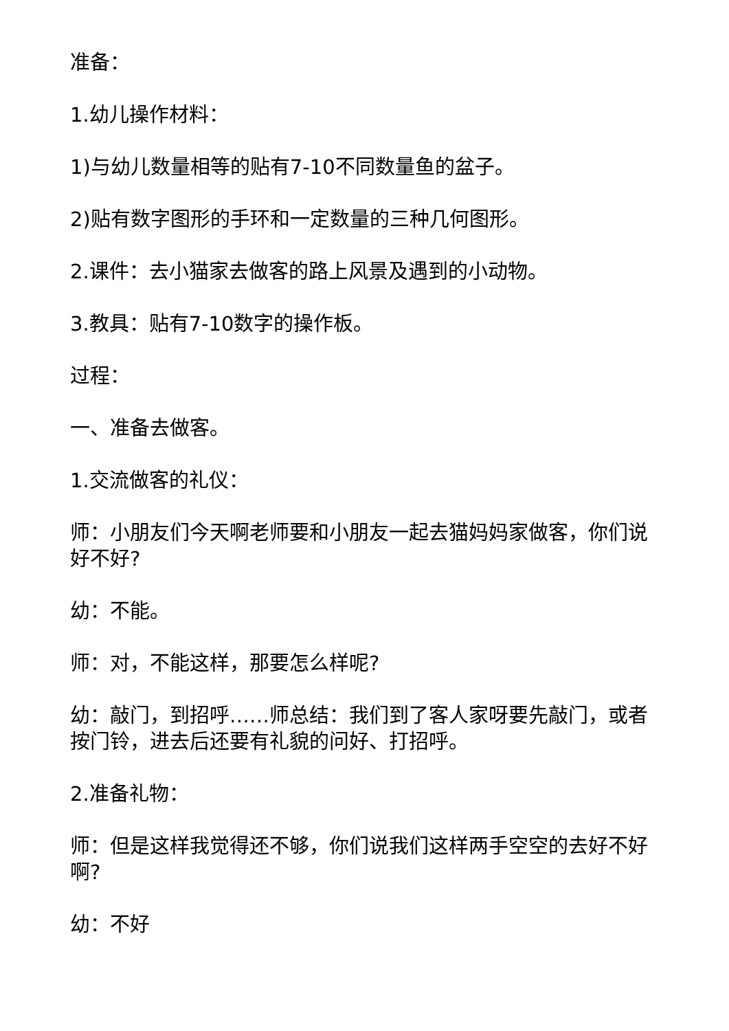准备：
1.幼儿操作材料：
1)与幼儿数量相等的贴有7-10不同数量鱼的盆子。
2)贴有数字图形的手环和一定数量的三种几何图形。
2.课件：去小猫家去做客的路上风景及遇到的小动物。
3.教具：贴有7-10数字的操作板。
过程：
一、准备去做客。
1.交流做客的礼仪：
师：小朋友们今天啊老师要和小朋友一起去猫妈妈家做客，你们说好不好?
幼：不能。
师：对，不能这样，那要怎么样呢?
幼：敲门，到招呼……师总结：我们到了客人家呀要先敲门，或者按门铃，进去后还要有礼貌的问好、打招呼。
2.准备礼物：
师：但是这样我觉得还不够，你们说我们这样两手空空的去好不好啊?
幼：不好